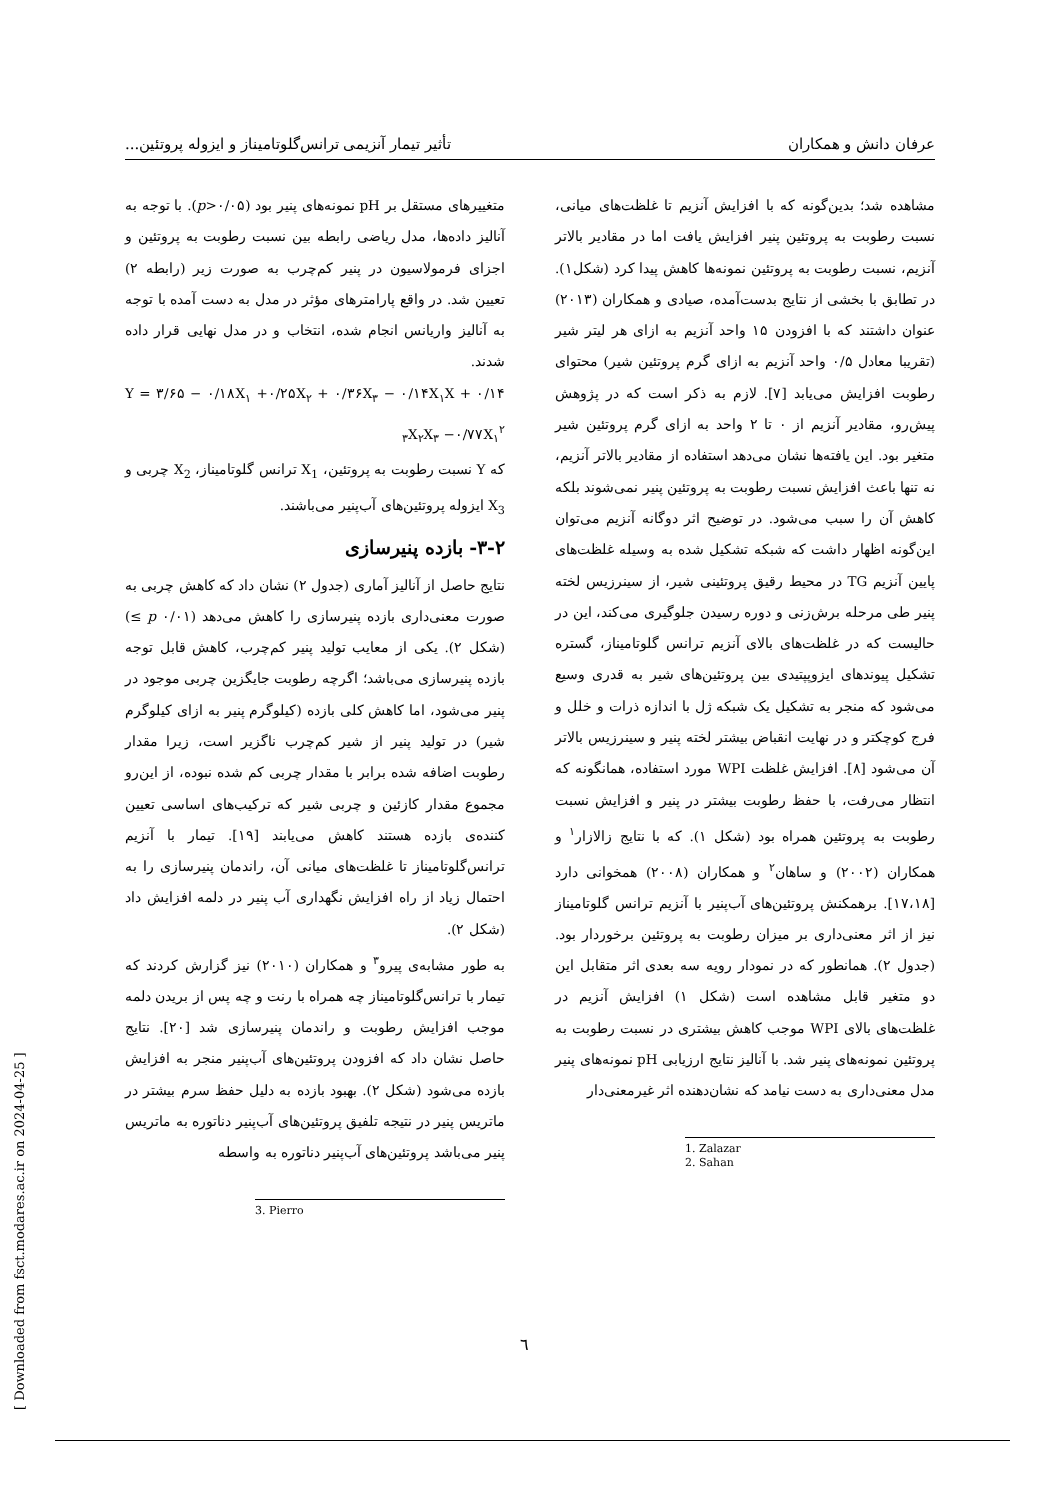عرفان دانش و همکاران تأثیر تیمار آنزیمی ترانس‌گلوتامیناز و ایزوله پروتئین...
مشاهده شد؛ بدین‌گونه که با افزایش آنزیم تا غلظت‌های میانی، نسبت رطوبت به پروتئین پنیر افزایش یافت اما در مقادیر بالاتر آنزیم، نسبت رطوبت به پروتئین نمونه‌ها کاهش پیدا کرد (شکل۱). در تطابق با بخشی از نتایج بدست‌آمده، صیادی و همکاران (۲۰۱۳) عنوان داشتند که با افزودن ۱۵ واحد آنزیم به ازای هر لیتر شیر (تقریبا معادل ۰/۵ واحد آنزیم به ازای گرم پروتئین شیر) محتوای رطوبت افزایش می‌یابد [۷]. لازم به ذکر است که در پژوهش پیش‌رو، مقادیر آنزیم از ۰ تا ۲ واحد به ازای گرم پروتئین شیر متغیر بود. این یافته‌ها نشان می‌دهد استفاده از مقادیر بالاتر آنزیم، نه تنها باعث افزایش نسبت رطوبت به پروتئین پنیر نمی‌شوند بلکه کاهش آن را سبب می‌شود. در توضیح اثر دوگانه آنزیم می‌توان این‌گونه اظهار داشت که شبکه تشکیل شده به وسیله غلظت‌های پایین آنزیم TG در محیط رقیق پروتئینی شیر، از سینرزیس لخته پنیر طی مرحله برش‌زنی و دوره رسیدن جلوگیری می‌کند، این در حالیست که در غلظت‌های بالای آنزیم ترانس گلوتامیناز، گستره تشکیل پیوندهای ایزوپپتیدی بین پروتئین‌های شیر به قدری وسیع می‌شود که منجر به تشکیل یک شبکه ژل با اندازه ذرات و خلل و فرج کوچکتر و در نهایت انقباض بیشتر لخته پنیر و سینرزیس بالاتر آن می‌شود [۸]. افزایش غلظت WPI مورد استفاده، همانگونه که انتظار می‌رفت، با حفظ رطوبت بیشتر در پنیر و افزایش نسبت رطوبت به پروتئین همراه بود (شکل ۱). که با نتایج زالازار<sup>۱</sup> و همکاران (۲۰۰۲) و ساهان<sup>۲</sup> و همکاران (۲۰۰۸) همخوانی دارد [۱۷،۱۸]. برهمکنش پروتئین‌های آب‌پنیر با آنزیم ترانس گلوتامیناز نیز از اثر معنی‌داری بر میزان رطوبت به پروتئین برخوردار بود. (جدول ۲). همانطور که در نمودار رویه سه بعدی اثر متقابل این دو متغیر قابل مشاهده است (شکل ۱) افزایش آنزیم در غلظت‌های بالای WPI موجب کاهش بیشتری در نسبت رطوبت به پروتئین نمونه‌های پنیر شد. با آنالیز نتایج ارزیابی pH نمونه‌های پنیر مدل معنی‌داری به دست نیامد که نشان‌دهنده اثر غیرمعنی‌دار
1. Zalazar
2. Sahan
متغییرهای مستقل بر pH نمونه‌های پنیر بود (p>۰/۰۵). با توجه به آنالیز داده‌ها، مدل ریاضی رابطه بین نسبت رطوبت به پروتئین و اجزای فرمولاسیون در پنیر کم‌چرب به صورت زیر (رابطه ۲) تعیین شد. در واقع پارامترهای مؤثر در مدل به دست آمده با توجه به آنالیز واریانس انجام شده، انتخاب و در مدل نهایی قرار داده شدند.
Y = ۳/۶۵ − ۰/۱۸X<sub>۱</sub> +۰/۲۵X<sub>۲</sub> + ۰/۳۶X<sub>۳</sub> − ۰/۱۴X<sub>۱</sub>X + ۰/۱۴ <sub>۳</sub>X<sub>۲</sub>X<sub>۳</sub> −۰/۷۷X<sub>۱</sub><sup>۲</sup>
که Y نسبت رطوبت به پروتئین، X<sub>1</sub> ترانس گلوتامیناز، X<sub>2</sub> چربی و X<sub>3</sub> ایزوله پروتئین‌های آب‌پنیر می‌باشند.
۳-۲- بازده پنیرسازی
نتایج حاصل از آنالیز آماری (جدول ۲) نشان داد که کاهش چربی به صورت معنی‌داری بازده پنیرسازی را کاهش می‌دهد (p ۰/۰۱ ≥) (شکل ۲). یکی از معایب تولید پنیر کم‌چرب، کاهش قابل توجه بازده پنیرسازی می‌باشد؛ اگرچه رطوبت جایگزین چربی موجود در پنیر می‌شود، اما کاهش کلی بازده (کیلوگرم پنیر به ازای کیلوگرم شیر) در تولید پنیر از شیر کم‌چرب ناگزیر است، زیرا مقدار رطوبت اضافه شده برابر با مقدار چربی کم شده نبوده، از این‌رو مجموع مقدار کازئین و چربی شیر که ترکیب‌های اساسی تعیین کننده‌ی بازده هستند کاهش می‌یابند [۱۹]. تیمار با آنزیم ترانس‌گلوتامیناز تا غلظت‌های میانی آن، راندمان پنیرسازی را به احتمال زیاد از راه افزایش نگهداری آب پنیر در دلمه افزایش داد (شکل ۲).
به طور مشابه‌ی پیرو<sup>۳</sup> و همکاران (۲۰۱۰) نیز گزارش کردند که تیمار با ترانس‌گلوتامیناز چه همراه با رنت و چه پس از بریدن دلمه موجب افزایش رطوبت و راندمان پنیرسازی شد [۲۰]. نتایج حاصل نشان داد که افزودن پروتئین‌های آب‌پنیر منجر به افزایش بازده می‌شود (شکل ۲). بهبود بازده به دلیل حفظ سرم بیشتر در ماتریس پنیر در نتیجه تلفیق پروتئین‌های آب‌پنیر دناتوره به ماتریس پنیر می‌باشد پروتئین‌های آب‌پنیر دناتوره به واسطه
3. Pierro
٦
[ Downloaded from fsct.modares.ac.ir on 2024-04-25 ]